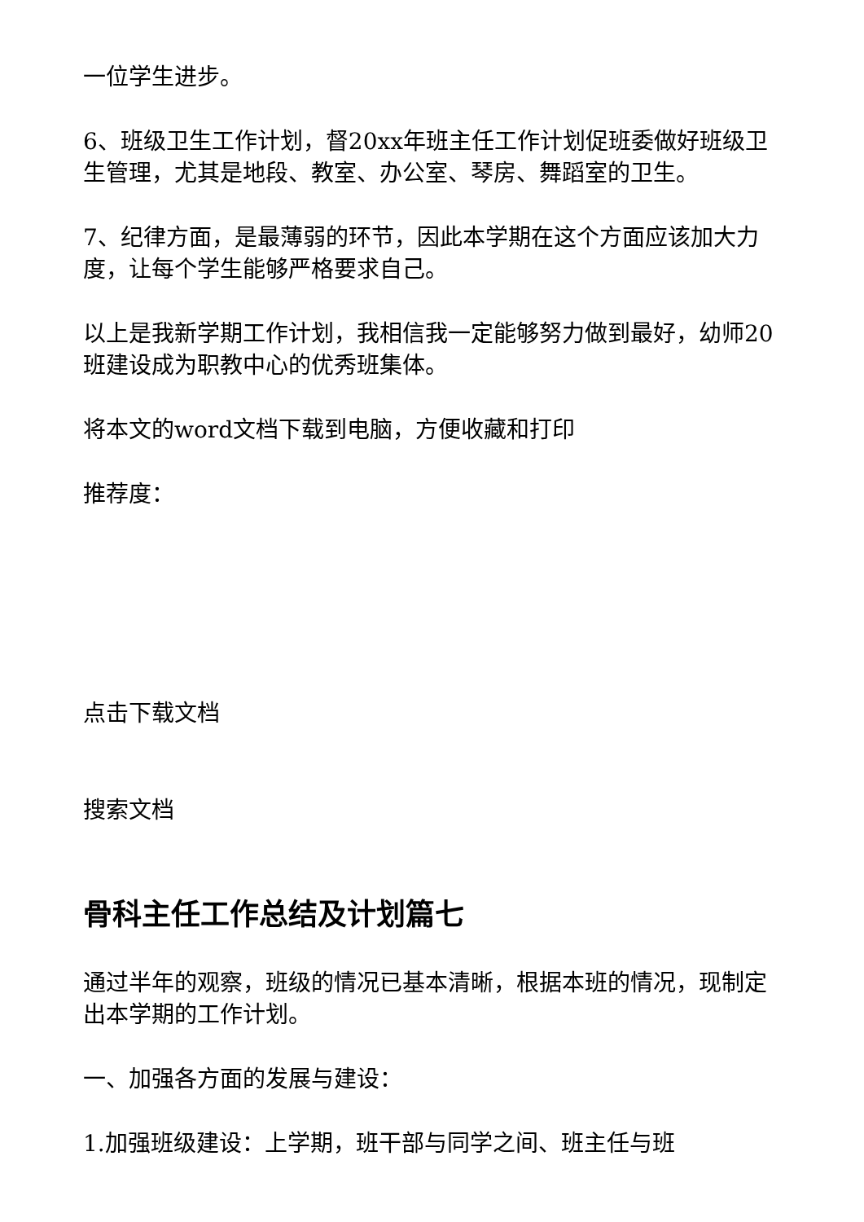一位学生进步。
6、班级卫生工作计划，督20xx年班主任工作计划促班委做好班级卫生管理，尤其是地段、教室、办公室、琴房、舞蹈室的卫生。
7、纪律方面，是最薄弱的环节，因此本学期在这个方面应该加大力度，让每个学生能够严格要求自己。
以上是我新学期工作计划，我相信我一定能够努力做到最好，幼师20班建设成为职教中心的优秀班集体。
将本文的word文档下载到电脑，方便收藏和打印
推荐度：
点击下载文档
搜索文档
骨科主任工作总结及计划篇七
通过半年的观察，班级的情况已基本清晰，根据本班的情况，现制定出本学期的工作计划。
一、加强各方面的发展与建设：
1.加强班级建设：上学期，班干部与同学之间、班主任与班